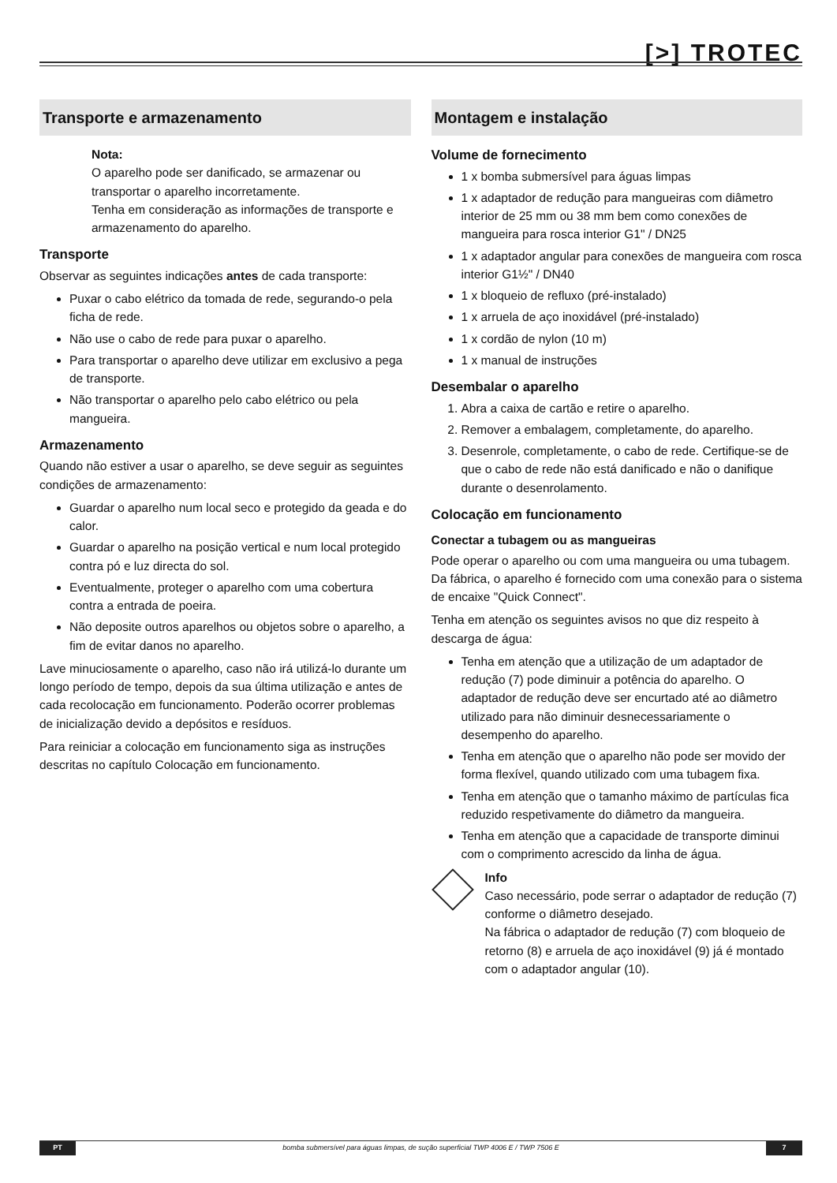[>] TROTEC
Transporte e armazenamento
Nota:
O aparelho pode ser danificado, se armazenar ou transportar o aparelho incorretamente.
Tenha em consideração as informações de transporte e armazenamento do aparelho.
Transporte
Observar as seguintes indicações antes de cada transporte:
Puxar o cabo elétrico da tomada de rede, segurando-o pela ficha de rede.
Não use o cabo de rede para puxar o aparelho.
Para transportar o aparelho deve utilizar em exclusivo a pega de transporte.
Não transportar o aparelho pelo cabo elétrico ou pela mangueira.
Armazenamento
Quando não estiver a usar o aparelho, se deve seguir as seguintes condições de armazenamento:
Guardar o aparelho num local seco e protegido da geada e do calor.
Guardar o aparelho na posição vertical e num local protegido contra pó e luz directa do sol.
Eventualmente, proteger o aparelho com uma cobertura contra a entrada de poeira.
Não deposite outros aparelhos ou objetos sobre o aparelho, a fim de evitar danos no aparelho.
Lave minuciosamente o aparelho, caso não irá utilizá-lo durante um longo período de tempo, depois da sua última utilização e antes de cada recolocação em funcionamento. Poderão ocorrer problemas de inicialização devido a depósitos e resíduos.
Para reiniciar a colocação em funcionamento siga as instruções descritas no capítulo Colocação em funcionamento.
Montagem e instalação
Volume de fornecimento
1 x bomba submersível para águas limpas
1 x adaptador de redução para mangueiras com diâmetro interior de 25 mm ou 38 mm bem como conexões de mangueira para rosca interior G1" / DN25
1 x adaptador angular para conexões de mangueira com rosca interior G1½" / DN40
1 x bloqueio de refluxo (pré-instalado)
1 x arruela de aço inoxidável (pré-instalado)
1 x cordão de nylon (10 m)
1 x manual de instruções
Desembalar o aparelho
1. Abra a caixa de cartão e retire o aparelho.
2. Remover a embalagem, completamente, do aparelho.
3. Desenrole, completamente, o cabo de rede. Certifique-se de que o cabo de rede não está danificado e não o danifique durante o desenrolamento.
Colocação em funcionamento
Conectar a tubagem ou as mangueiras
Pode operar o aparelho ou com uma mangueira ou uma tubagem. Da fábrica, o aparelho é fornecido com uma conexão para o sistema de encaixe "Quick Connect".
Tenha em atenção os seguintes avisos no que diz respeito à descarga de água:
Tenha em atenção que a utilização de um adaptador de redução (7) pode diminuir a potência do aparelho. O adaptador de redução deve ser encurtado até ao diâmetro utilizado para não diminuir desnecessariamente o desempenho do aparelho.
Tenha em atenção que o aparelho não pode ser movido der forma flexível, quando utilizado com uma tubagem fixa.
Tenha em atenção que o tamanho máximo de partículas fica reduzido respetivamente do diâmetro da mangueira.
Tenha em atenção que a capacidade de transporte diminui com o comprimento acrescido da linha de água.
Info
Caso necessário, pode serrar o adaptador de redução (7) conforme o diâmetro desejado.
Na fábrica o adaptador de redução (7) com bloqueio de retorno (8) e arruela de aço inoxidável (9) já é montado com o adaptador angular (10).
PT bomba submersível para águas limpas, de sução superficial TWP 4006 E / TWP 7506 E
7